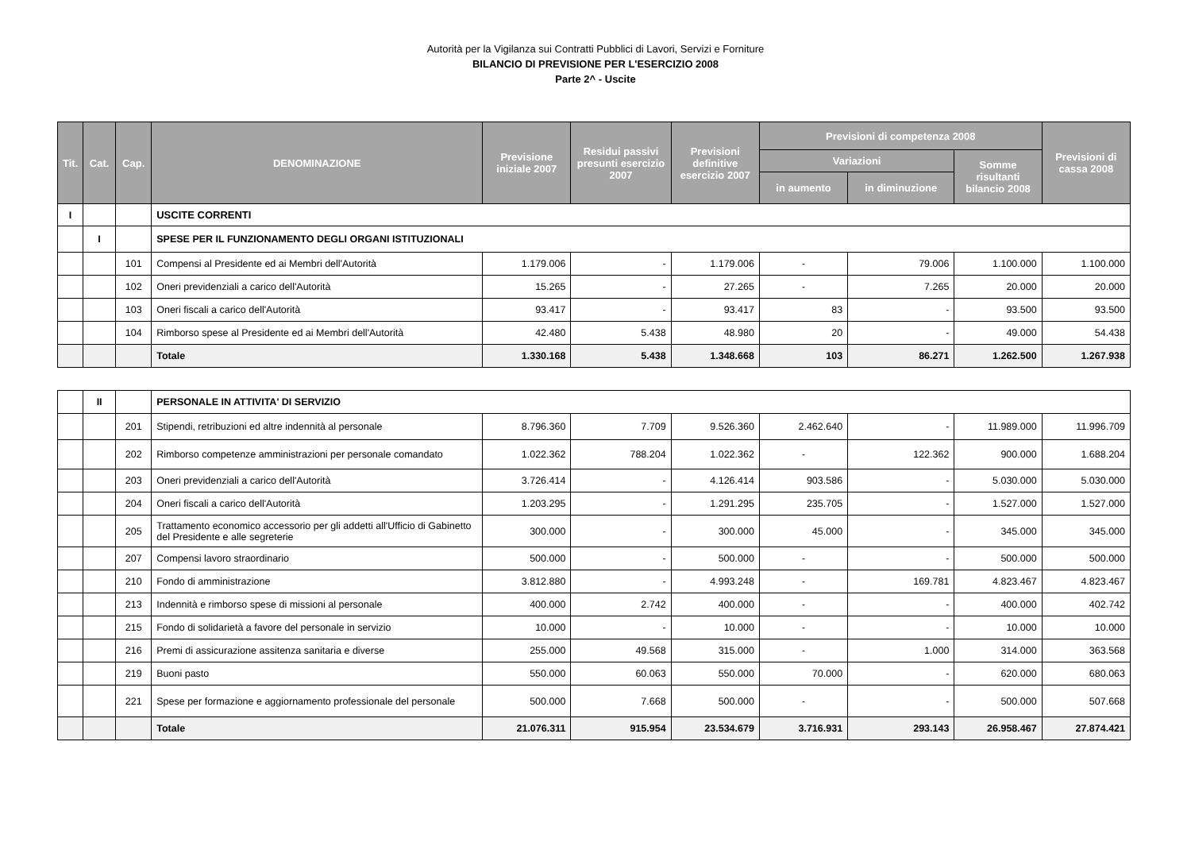Autorità per la Vigilanza sui Contratti Pubblici di Lavori, Servizi e Forniture
BILANCIO DI PREVISIONE PER L'ESERCIZIO 2008
Parte 2^ - Uscite
| Tit. | Cat. | Cap. | DENOMINAZIONE | Previsione iniziale 2007 | Residui passivi presunti esercizio 2007 | Previsioni definitive esercizio 2007 | Previsioni di competenza 2008 | | | Previsioni di cassa 2008 |
| --- | --- | --- | --- | --- | --- | --- | --- | --- | --- | --- |
| | | | | | | | Variazioni | | Somme risultanti bilancio 2008 | |
| | | | | | | | in aumento | in diminuzione | | |
| I | | | USCITE CORRENTI | | | | | | | |
| | I | | SPESE PER IL FUNZIONAMENTO DEGLI ORGANI ISTITUZIONALI | | | | | | | |
| | | 101 | Compensi al Presidente ed ai Membri dell'Autorità | 1.179.006 | - | 1.179.006 | - | 79.006 | 1.100.000 | 1.100.000 |
| | | 102 | Oneri previdenziali a carico dell'Autorità | 15.265 | - | 27.265 | - | 7.265 | 20.000 | 20.000 |
| | | 103 | Oneri fiscali a carico dell'Autorità | 93.417 | - | 93.417 | 83 | - | 93.500 | 93.500 |
| | | 104 | Rimborso spese al Presidente ed ai Membri dell'Autorità | 42.480 | 5.438 | 48.980 | 20 | - | 49.000 | 54.438 |
| | | | Totale | 1.330.168 | 5.438 | 1.348.668 | 103 | 86.271 | 1.262.500 | 1.267.938 |
| | II | | PERSONALE IN ATTIVITA' DI SERVIZIO | | | | | | | |
| | | 201 | Stipendi, retribuzioni ed altre indennità al personale | 8.796.360 | 7.709 | 9.526.360 | 2.462.640 | - | 11.989.000 | 11.996.709 |
| | | 202 | Rimborso competenze amministrazioni per personale comandato | 1.022.362 | 788.204 | 1.022.362 | - | 122.362 | 900.000 | 1.688.204 |
| | | 203 | Oneri previdenziali a carico dell'Autorità | 3.726.414 | - | 4.126.414 | 903.586 | - | 5.030.000 | 5.030.000 |
| | | 204 | Oneri fiscali a carico dell'Autorità | 1.203.295 | - | 1.291.295 | 235.705 | - | 1.527.000 | 1.527.000 |
| | | 205 | Trattamento economico accessorio per gli addetti all'Ufficio di Gabinetto del Presidente e alle segreterie | 300.000 | - | 300.000 | 45.000 | - | 345.000 | 345.000 |
| | | 207 | Compensi lavoro straordinario | 500.000 | - | 500.000 | - | - | 500.000 | 500.000 |
| | | 210 | Fondo di amministrazione | 3.812.880 | - | 4.993.248 | - | 169.781 | 4.823.467 | 4.823.467 |
| | | 213 | Indennità e rimborso spese di missioni al personale | 400.000 | 2.742 | 400.000 | - | - | 400.000 | 402.742 |
| | | 215 | Fondo di solidarietà a favore del personale in servizio | 10.000 | - | 10.000 | - | - | 10.000 | 10.000 |
| | | 216 | Premi di assicurazione assitenza sanitaria e diverse | 255.000 | 49.568 | 315.000 | - | 1.000 | 314.000 | 363.568 |
| | | 219 | Buoni pasto | 550.000 | 60.063 | 550.000 | 70.000 | - | 620.000 | 680.063 |
| | | 221 | Spese per formazione e aggiornamento professionale del personale | 500.000 | 7.668 | 500.000 | - | - | 500.000 | 507.668 |
| | | | Totale | 21.076.311 | 915.954 | 23.534.679 | 3.716.931 | 293.143 | 26.958.467 | 27.874.421 |